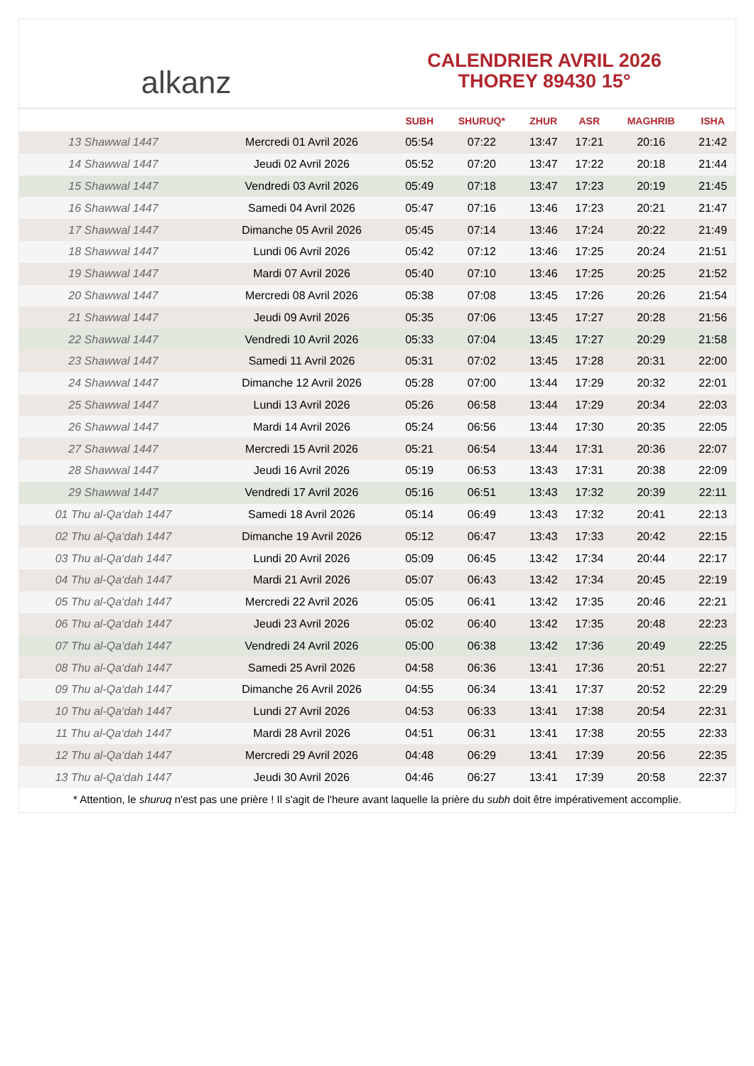alkanz
CALENDRIER AVRIL 2026
THOREY 89430 15°
| | | SUBH | SHURUQ* | ZHUR | ASR | MAGHRIB | ISHA |
| --- | --- | --- | --- | --- | --- | --- | --- |
| 13 Shawwal 1447 | Mercredi 01 Avril 2026 | 05:54 | 07:22 | 13:47 | 17:21 | 20:16 | 21:42 |
| 14 Shawwal 1447 | Jeudi 02 Avril 2026 | 05:52 | 07:20 | 13:47 | 17:22 | 20:18 | 21:44 |
| 15 Shawwal 1447 | Vendredi 03 Avril 2026 | 05:49 | 07:18 | 13:47 | 17:23 | 20:19 | 21:45 |
| 16 Shawwal 1447 | Samedi 04 Avril 2026 | 05:47 | 07:16 | 13:46 | 17:23 | 20:21 | 21:47 |
| 17 Shawwal 1447 | Dimanche 05 Avril 2026 | 05:45 | 07:14 | 13:46 | 17:24 | 20:22 | 21:49 |
| 18 Shawwal 1447 | Lundi 06 Avril 2026 | 05:42 | 07:12 | 13:46 | 17:25 | 20:24 | 21:51 |
| 19 Shawwal 1447 | Mardi 07 Avril 2026 | 05:40 | 07:10 | 13:46 | 17:25 | 20:25 | 21:52 |
| 20 Shawwal 1447 | Mercredi 08 Avril 2026 | 05:38 | 07:08 | 13:45 | 17:26 | 20:26 | 21:54 |
| 21 Shawwal 1447 | Jeudi 09 Avril 2026 | 05:35 | 07:06 | 13:45 | 17:27 | 20:28 | 21:56 |
| 22 Shawwal 1447 | Vendredi 10 Avril 2026 | 05:33 | 07:04 | 13:45 | 17:27 | 20:29 | 21:58 |
| 23 Shawwal 1447 | Samedi 11 Avril 2026 | 05:31 | 07:02 | 13:45 | 17:28 | 20:31 | 22:00 |
| 24 Shawwal 1447 | Dimanche 12 Avril 2026 | 05:28 | 07:00 | 13:44 | 17:29 | 20:32 | 22:01 |
| 25 Shawwal 1447 | Lundi 13 Avril 2026 | 05:26 | 06:58 | 13:44 | 17:29 | 20:34 | 22:03 |
| 26 Shawwal 1447 | Mardi 14 Avril 2026 | 05:24 | 06:56 | 13:44 | 17:30 | 20:35 | 22:05 |
| 27 Shawwal 1447 | Mercredi 15 Avril 2026 | 05:21 | 06:54 | 13:44 | 17:31 | 20:36 | 22:07 |
| 28 Shawwal 1447 | Jeudi 16 Avril 2026 | 05:19 | 06:53 | 13:43 | 17:31 | 20:38 | 22:09 |
| 29 Shawwal 1447 | Vendredi 17 Avril 2026 | 05:16 | 06:51 | 13:43 | 17:32 | 20:39 | 22:11 |
| 01 Thu al-Qa‘dah 1447 | Samedi 18 Avril 2026 | 05:14 | 06:49 | 13:43 | 17:32 | 20:41 | 22:13 |
| 02 Thu al-Qa‘dah 1447 | Dimanche 19 Avril 2026 | 05:12 | 06:47 | 13:43 | 17:33 | 20:42 | 22:15 |
| 03 Thu al-Qa‘dah 1447 | Lundi 20 Avril 2026 | 05:09 | 06:45 | 13:42 | 17:34 | 20:44 | 22:17 |
| 04 Thu al-Qa‘dah 1447 | Mardi 21 Avril 2026 | 05:07 | 06:43 | 13:42 | 17:34 | 20:45 | 22:19 |
| 05 Thu al-Qa‘dah 1447 | Mercredi 22 Avril 2026 | 05:05 | 06:41 | 13:42 | 17:35 | 20:46 | 22:21 |
| 06 Thu al-Qa‘dah 1447 | Jeudi 23 Avril 2026 | 05:02 | 06:40 | 13:42 | 17:35 | 20:48 | 22:23 |
| 07 Thu al-Qa‘dah 1447 | Vendredi 24 Avril 2026 | 05:00 | 06:38 | 13:42 | 17:36 | 20:49 | 22:25 |
| 08 Thu al-Qa‘dah 1447 | Samedi 25 Avril 2026 | 04:58 | 06:36 | 13:41 | 17:36 | 20:51 | 22:27 |
| 09 Thu al-Qa‘dah 1447 | Dimanche 26 Avril 2026 | 04:55 | 06:34 | 13:41 | 17:37 | 20:52 | 22:29 |
| 10 Thu al-Qa‘dah 1447 | Lundi 27 Avril 2026 | 04:53 | 06:33 | 13:41 | 17:38 | 20:54 | 22:31 |
| 11 Thu al-Qa‘dah 1447 | Mardi 28 Avril 2026 | 04:51 | 06:31 | 13:41 | 17:38 | 20:55 | 22:33 |
| 12 Thu al-Qa‘dah 1447 | Mercredi 29 Avril 2026 | 04:48 | 06:29 | 13:41 | 17:39 | 20:56 | 22:35 |
| 13 Thu al-Qa‘dah 1447 | Jeudi 30 Avril 2026 | 04:46 | 06:27 | 13:41 | 17:39 | 20:58 | 22:37 |
* Attention, le shuruq n'est pas une prière ! Il s'agit de l'heure avant laquelle la prière du subh doit être impérativement accomplie.